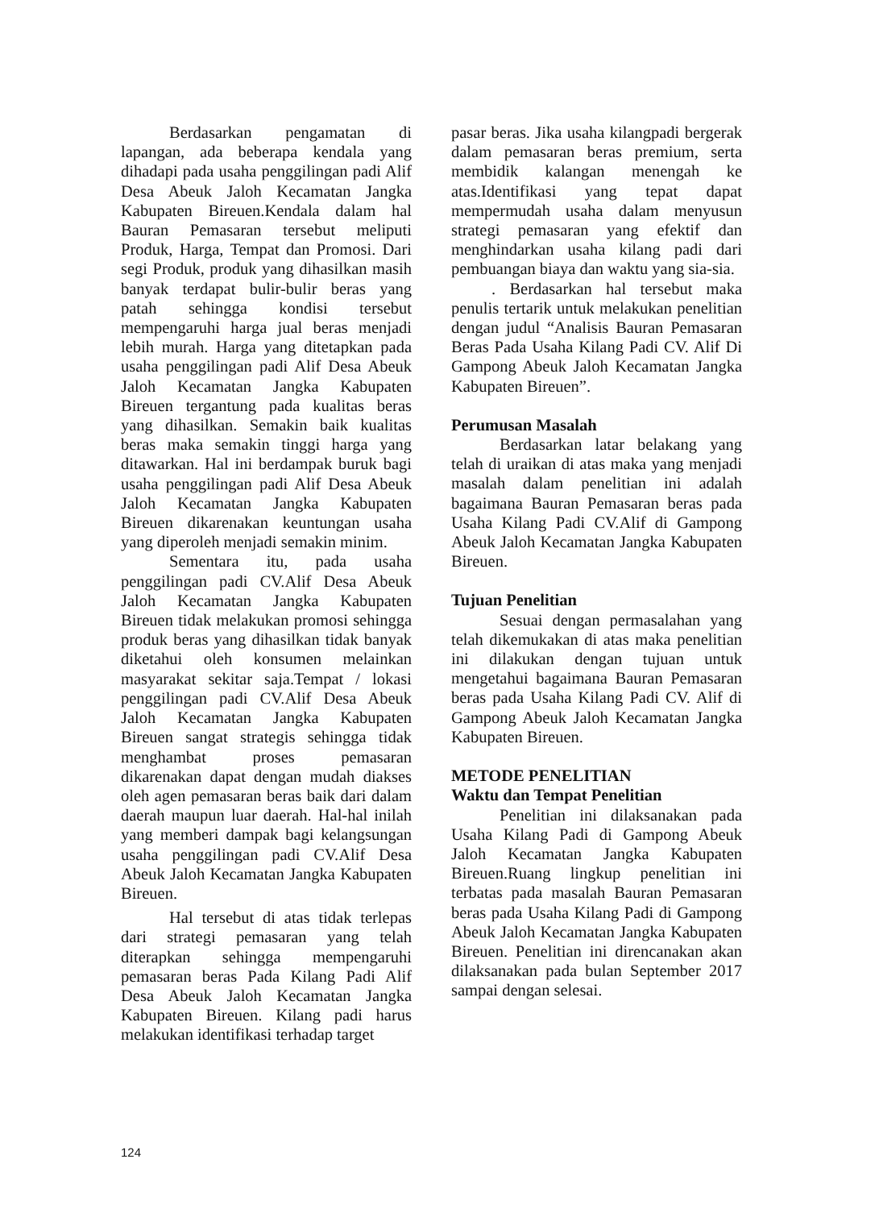Berdasarkan pengamatan di lapangan, ada beberapa kendala yang dihadapi pada usaha penggilingan padi Alif Desa Abeuk Jaloh Kecamatan Jangka Kabupaten Bireuen.Kendala dalam hal Bauran Pemasaran tersebut meliputi Produk, Harga, Tempat dan Promosi. Dari segi Produk, produk yang dihasilkan masih banyak terdapat bulir-bulir beras yang patah sehingga kondisi tersebut mempengaruhi harga jual beras menjadi lebih murah. Harga yang ditetapkan pada usaha penggilingan padi Alif Desa Abeuk Jaloh Kecamatan Jangka Kabupaten Bireuen tergantung pada kualitas beras yang dihasilkan. Semakin baik kualitas beras maka semakin tinggi harga yang ditawarkan. Hal ini berdampak buruk bagi usaha penggilingan padi Alif Desa Abeuk Jaloh Kecamatan Jangka Kabupaten Bireuen dikarenakan keuntungan usaha yang diperoleh menjadi semakin minim.
Sementara itu, pada usaha penggilingan padi CV.Alif Desa Abeuk Jaloh Kecamatan Jangka Kabupaten Bireuen tidak melakukan promosi sehingga produk beras yang dihasilkan tidak banyak diketahui oleh konsumen melainkan masyarakat sekitar saja.Tempat / lokasi penggilingan padi CV.Alif Desa Abeuk Jaloh Kecamatan Jangka Kabupaten Bireuen sangat strategis sehingga tidak menghambat proses pemasaran dikarenakan dapat dengan mudah diakses oleh agen pemasaran beras baik dari dalam daerah maupun luar daerah. Hal-hal inilah yang memberi dampak bagi kelangsungan usaha penggilingan padi CV.Alif Desa Abeuk Jaloh Kecamatan Jangka Kabupaten Bireuen.
Hal tersebut di atas tidak terlepas dari strategi pemasaran yang telah diterapkan sehingga mempengaruhi pemasaran beras Pada Kilang Padi Alif Desa Abeuk Jaloh Kecamatan Jangka Kabupaten Bireuen. Kilang padi harus melakukan identifikasi terhadap target
pasar beras. Jika usaha kilangpadi bergerak dalam pemasaran beras premium, serta membidik kalangan menengah ke atas.Identifikasi yang tepat dapat mempermudah usaha dalam menyusun strategi pemasaran yang efektif dan menghindarkan usaha kilang padi dari pembuangan biaya dan waktu yang sia-sia.
. Berdasarkan hal tersebut maka penulis tertarik untuk melakukan penelitian dengan judul “Analisis Bauran Pemasaran Beras Pada Usaha Kilang Padi CV. Alif Di Gampong Abeuk Jaloh Kecamatan Jangka Kabupaten Bireuen”.
Perumusan Masalah
Berdasarkan latar belakang yang telah di uraikan di atas maka yang menjadi masalah dalam penelitian ini adalah bagaimana Bauran Pemasaran beras pada Usaha Kilang Padi CV.Alif di Gampong Abeuk Jaloh Kecamatan Jangka Kabupaten Bireuen.
Tujuan Penelitian
Sesuai dengan permasalahan yang telah dikemukakan di atas maka penelitian ini dilakukan dengan tujuan untuk mengetahui bagaimana Bauran Pemasaran beras pada Usaha Kilang Padi CV. Alif di Gampong Abeuk Jaloh Kecamatan Jangka Kabupaten Bireuen.
METODE PENELITIAN
Waktu dan Tempat Penelitian
Penelitian ini dilaksanakan pada Usaha Kilang Padi di Gampong Abeuk Jaloh Kecamatan Jangka Kabupaten Bireuen.Ruang lingkup penelitian ini terbatas pada masalah Bauran Pemasaran beras pada Usaha Kilang Padi di Gampong Abeuk Jaloh Kecamatan Jangka Kabupaten Bireuen. Penelitian ini direncanakan akan dilaksanakan pada bulan September 2017 sampai dengan selesai.
124